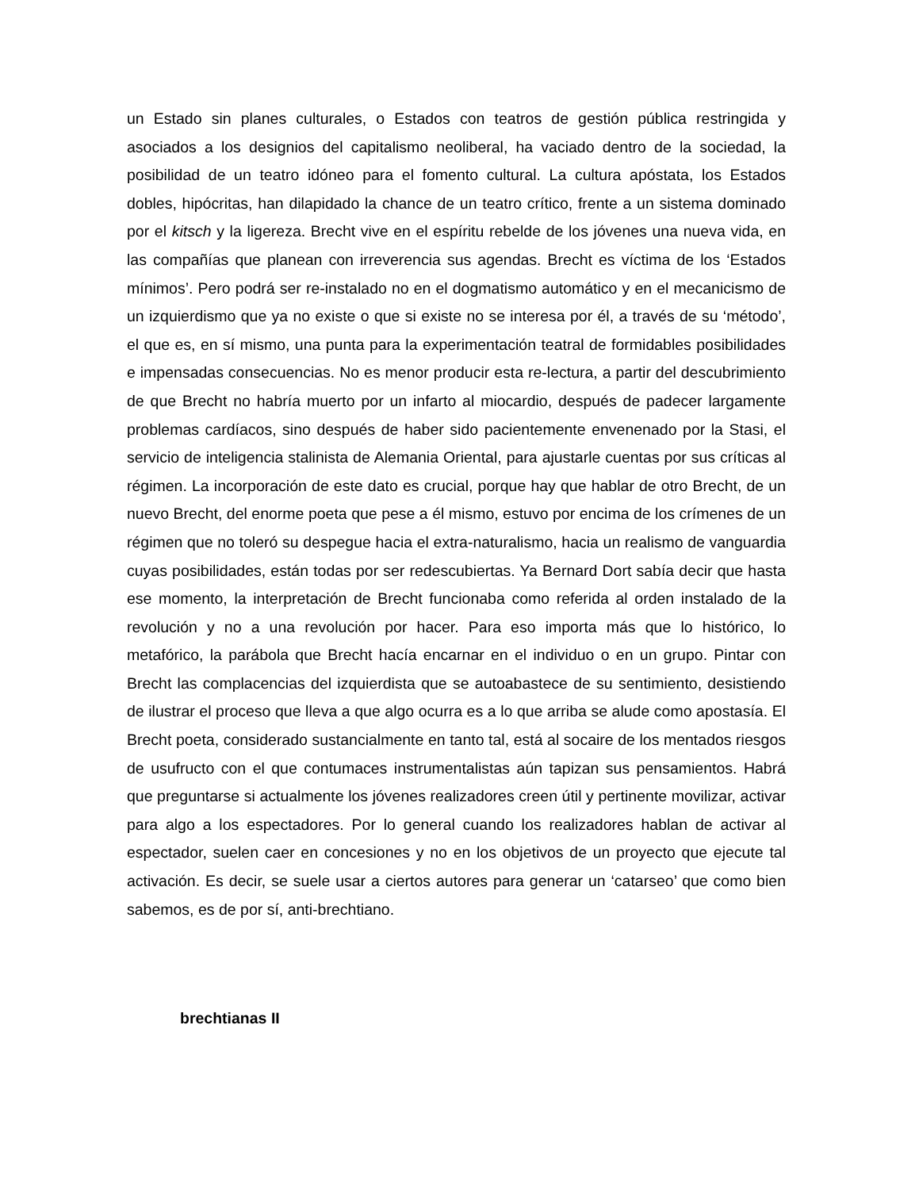un Estado sin planes culturales, o Estados con teatros de gestión pública restringida y asociados a los designios del capitalismo neoliberal, ha vaciado dentro de la sociedad, la posibilidad de un teatro idóneo para el fomento cultural. La cultura apóstata, los Estados dobles, hipócritas, han dilapidado la chance de un teatro crítico, frente a un sistema dominado por el kitsch y la ligereza. Brecht vive en el espíritu rebelde de los jóvenes una nueva vida, en las compañías que planean con irreverencia sus agendas. Brecht es víctima de los ‘Estados mínimos’. Pero podrá ser re-instalado no en el dogmatismo automático y en el mecanicismo de un izquierdismo que ya no existe o que si existe no se interesa por él, a través de su ‘método’, el que es, en sí mismo, una punta para la experimentación teatral de formidables posibilidades e impensadas consecuencias. No es menor producir esta re-lectura, a partir del descubrimiento de que Brecht no habría muerto por un infarto al miocardio, después de padecer largamente problemas cardíacos, sino después de haber sido pacientemente envenenado por la Stasi, el servicio de inteligencia stalinista de Alemania Oriental, para ajustarle cuentas por sus críticas al régimen. La incorporación de este dato es crucial, porque hay que hablar de otro Brecht, de un nuevo Brecht, del enorme poeta que pese a él mismo, estuvo por encima de los crímenes de un régimen que no toleró su despegue hacia el extra-naturalismo, hacia un realismo de vanguardia cuyas posibilidades, están todas por ser redescubiertas. Ya Bernard Dort sabía decir que hasta ese momento, la interpretación de Brecht funcionaba como referida al orden instalado de la revolución y no a una revolución por hacer. Para eso importa más que lo histórico, lo metafórico, la parábola que Brecht hacía encarnar en el individuo o en un grupo. Pintar con Brecht las complacencias del izquierdista que se autoabastece de su sentimiento, desistiendo de ilustrar el proceso que lleva a que algo ocurra es a lo que arriba se alude como apostasía. El Brecht poeta, considerado sustancialmente en tanto tal, está al socaire de los mentados riesgos de usufructo con el que contumaces instrumentalistas aún tapizan sus pensamientos. Habrá que preguntarse si actualmente los jóvenes realizadores creen útil y pertinente movilizar, activar para algo a los espectadores. Por lo general cuando los realizadores hablan de activar al espectador, suelen caer en concesiones y no en los objetivos de un proyecto que ejecute tal activación. Es decir, se suele usar a ciertos autores para generar un ‘catarseo’ que como bien sabemos, es de por sí, anti-brechtiano.
brechtianas II